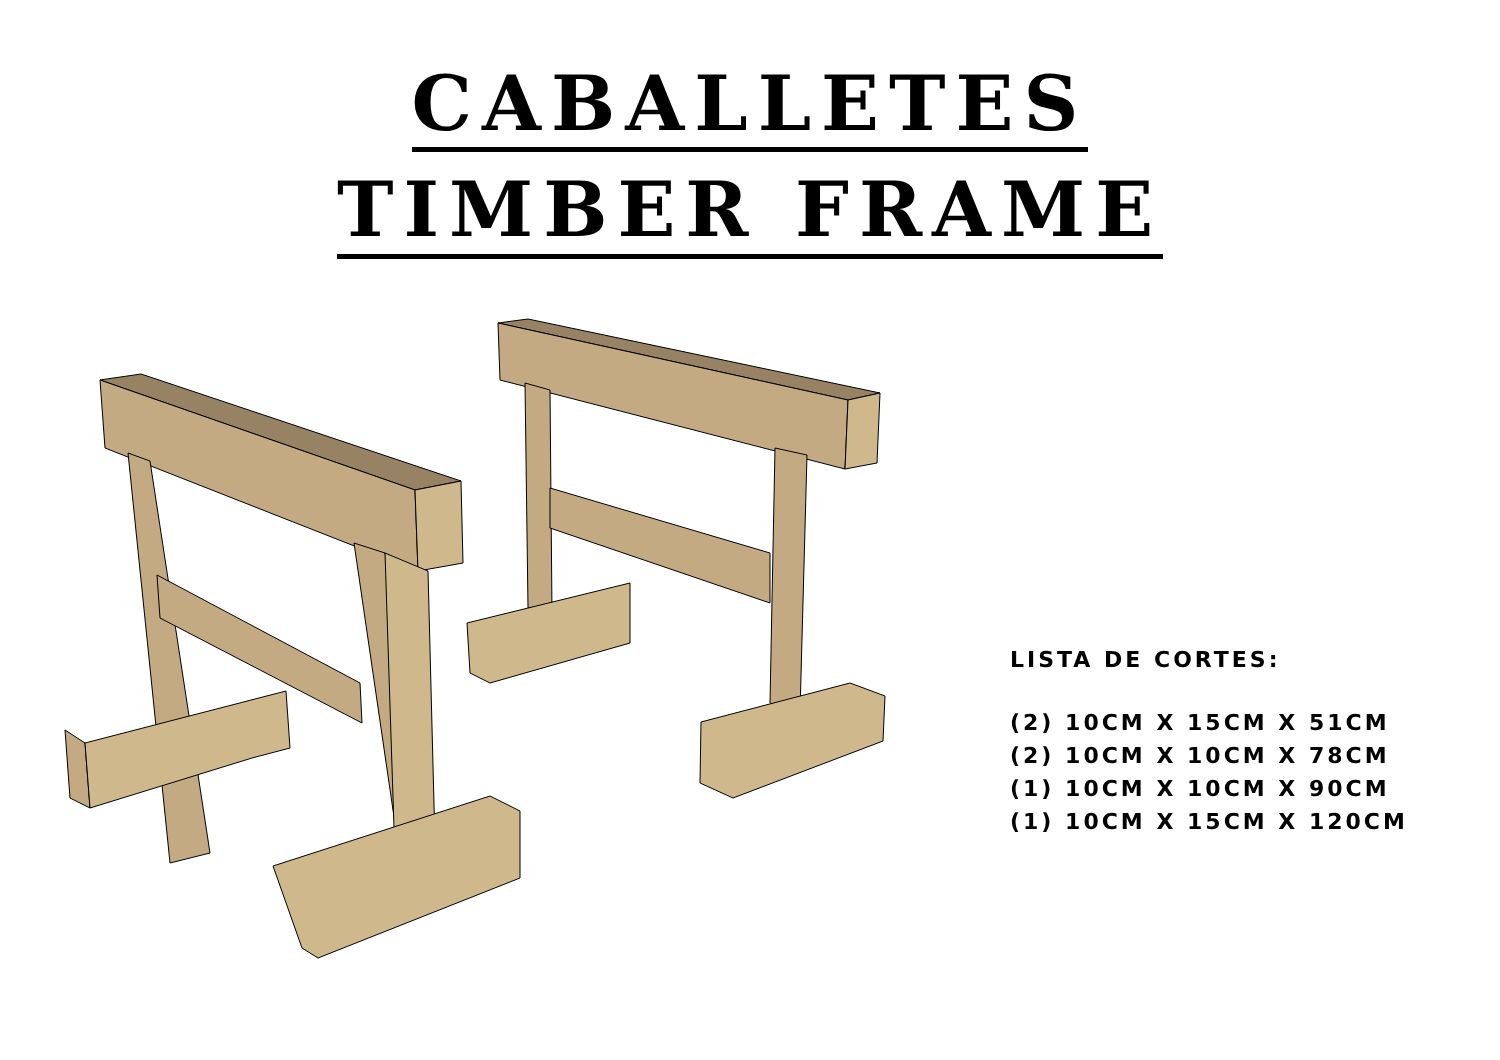CABALLETES
TIMBER FRAME
LISTA DE CORTES:
(2) 10CM X 15CM X 51CM
(2) 10CM X 10CM X 78CM
(1) 10CM X 10CM X 90CM
(1) 10CM X 15CM X 120CM